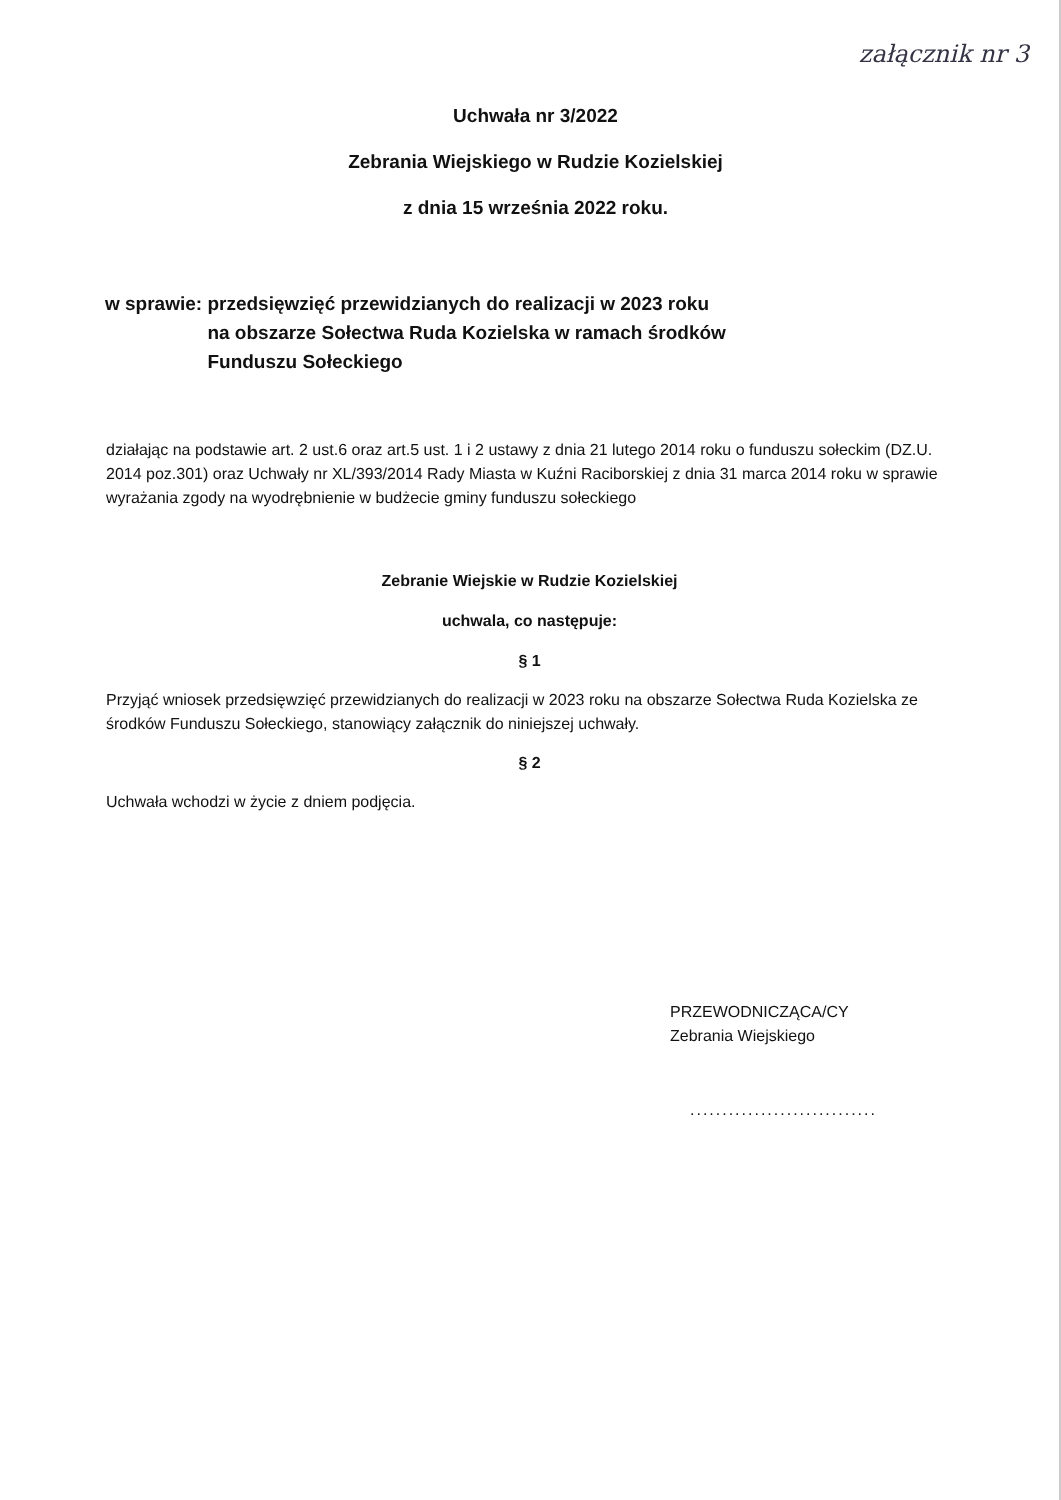załącznik nr 3
Uchwała nr 3/2022
Zebrania Wiejskiego w Rudzie Kozielskiej
z dnia 15 września 2022 roku.
w sprawie: przedsięwzięć przewidzianych do realizacji w 2023 roku
na obszarze Sołectwa Ruda Kozielska w ramach środków
Funduszu Sołeckiego
działając na podstawie art. 2 ust.6 oraz art.5 ust. 1 i 2 ustawy z dnia 21 lutego 2014 roku o funduszu sołeckim (DZ.U. 2014 poz.301) oraz Uchwały nr XL/393/2014 Rady Miasta w Kuźni Raciborskiej z dnia 31 marca 2014 roku w sprawie wyrażania zgody na wyodrębnienie w budżecie gminy funduszu sołeckiego
Zebranie Wiejskie w Rudzie Kozielskiej
uchwala, co następuje:
§ 1
Przyjąć wniosek przedsięwzięć przewidzianych do realizacji w 2023 roku na obszarze Sołectwa Ruda Kozielska ze środków Funduszu Sołeckiego, stanowiący załącznik do niniejszej uchwały.
§ 2
Uchwała wchodzi w życie z dniem podjęcia.
PRZEWODNICZĄCA/CY
Zebrania Wiejskiego
.............................